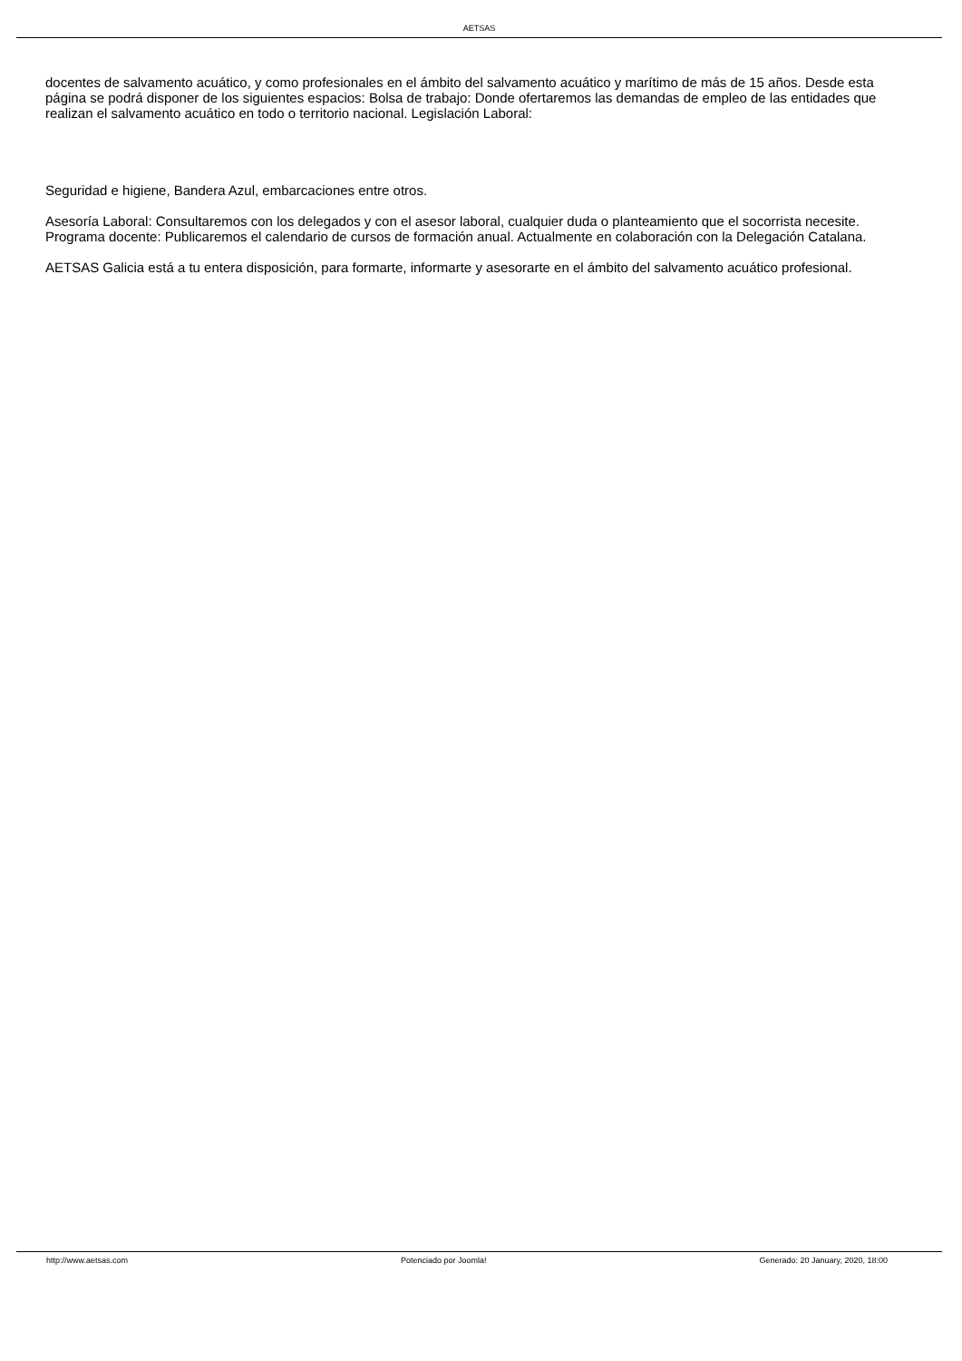AETSAS
docentes de salvamento acuático, y como profesionales en el ámbito del salvamento acuático y marítimo de más de 15 años. Desde esta página se podrá disponer de los siguientes espacios: Bolsa de trabajo: Donde ofertaremos las demandas de empleo de las entidades que realizan el salvamento acuático en todo o territorio nacional. Legislación Laboral:
Seguridad e higiene, Bandera Azul, embarcaciones entre otros.
Asesoría Laboral: Consultaremos con los delegados y con el asesor laboral, cualquier duda o planteamiento que el socorrista necesite. Programa docente: Publicaremos el calendario de cursos de formación anual. Actualmente en colaboración con la Delegación Catalana.
AETSAS Galicia está a tu entera disposición, para formarte, informarte y asesorarte en el ámbito del salvamento acuático profesional.
http://www.aetsas.com Potenciado por Joomla! Generado: 20 January, 2020, 18:00